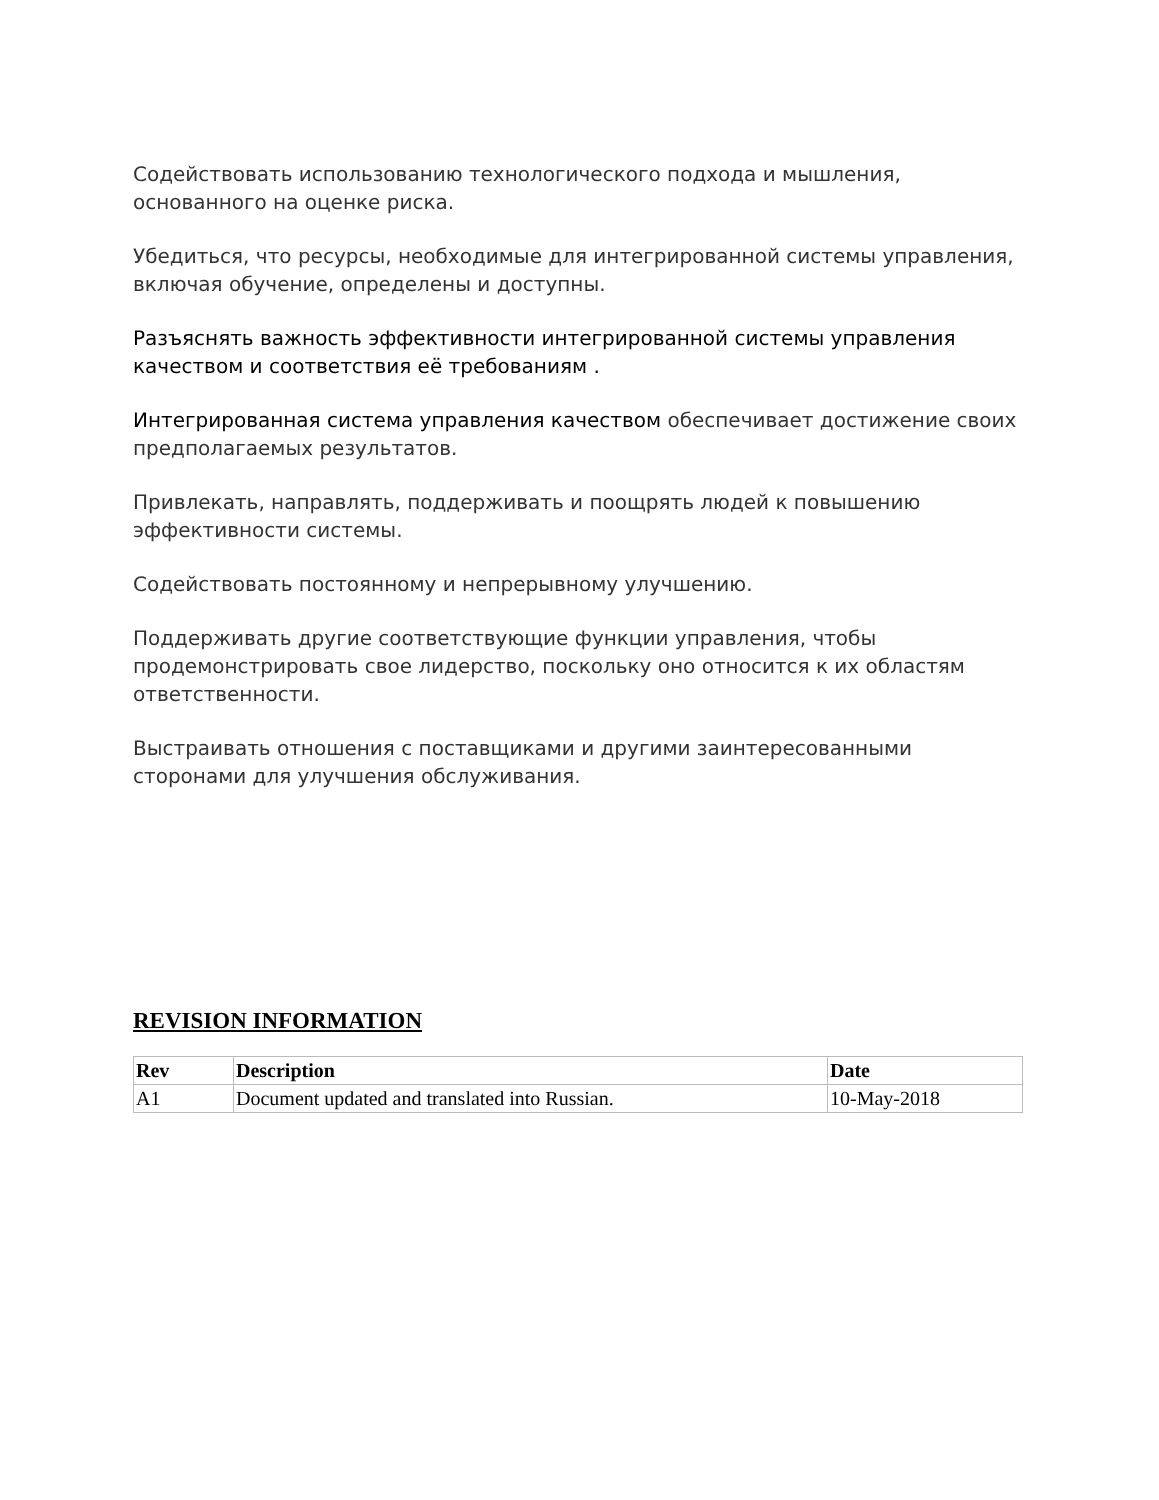Содействовать использованию технологического подхода и мышления, основанного на оценке риска.
Убедиться, что ресурсы, необходимые для интегрированной системы управления, включая обучение, определены и доступны.
Разъяснять важность эффективности интегрированной системы управления качеством и соответствия её требованиям .
Интегрированная система управления качеством обеспечивает достижение своих предполагаемых результатов.
Привлекать, направлять, поддерживать и поощрять людей к повышению эффективности системы.
Содействовать постоянному и непрерывному улучшению.
Поддерживать другие соответствующие функции управления, чтобы продемонстрировать свое лидерство, поскольку оно относится к их областям ответственности.
Выстраивать отношения с поставщиками и другими заинтересованными сторонами для улучшения обслуживания.
REVISION INFORMATION
| Rev | Description | Date |
| --- | --- | --- |
| A1 | Document updated and translated into Russian. | 10-May-2018 |